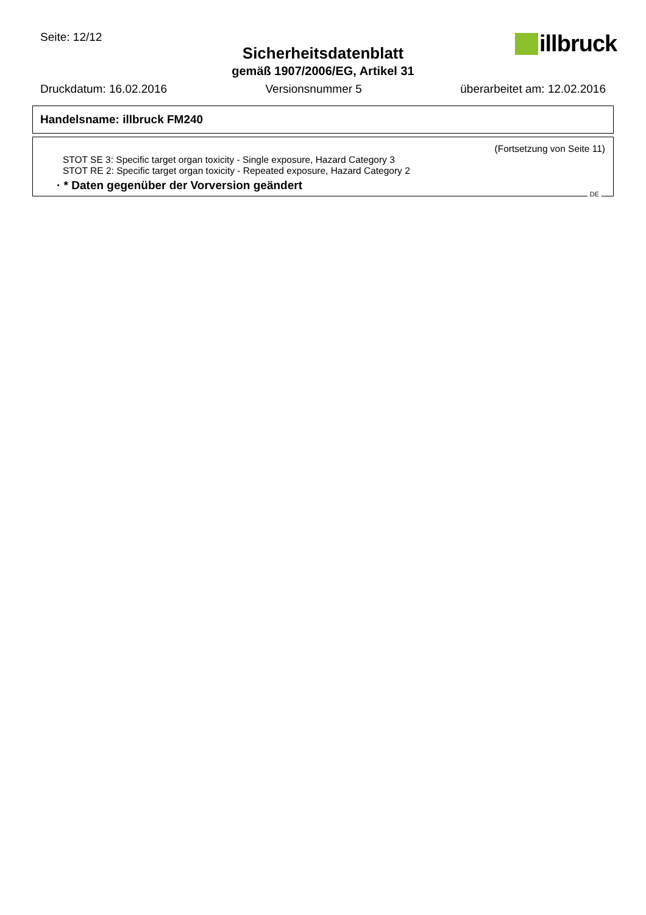Seite: 12/12
Sicherheitsdatenblatt
gemäß 1907/2006/EG, Artikel 31
illbruck
Druckdatum: 16.02.2016 Versionsnummer 5 überarbeitet am: 12.02.2016
Handelsname: illbruck FM240
(Fortsetzung von Seite 11)
STOT SE 3: Specific target organ toxicity - Single exposure, Hazard Category 3
STOT RE 2: Specific target organ toxicity - Repeated exposure, Hazard Category 2
· * Daten gegenüber der Vorversion geändert
DE